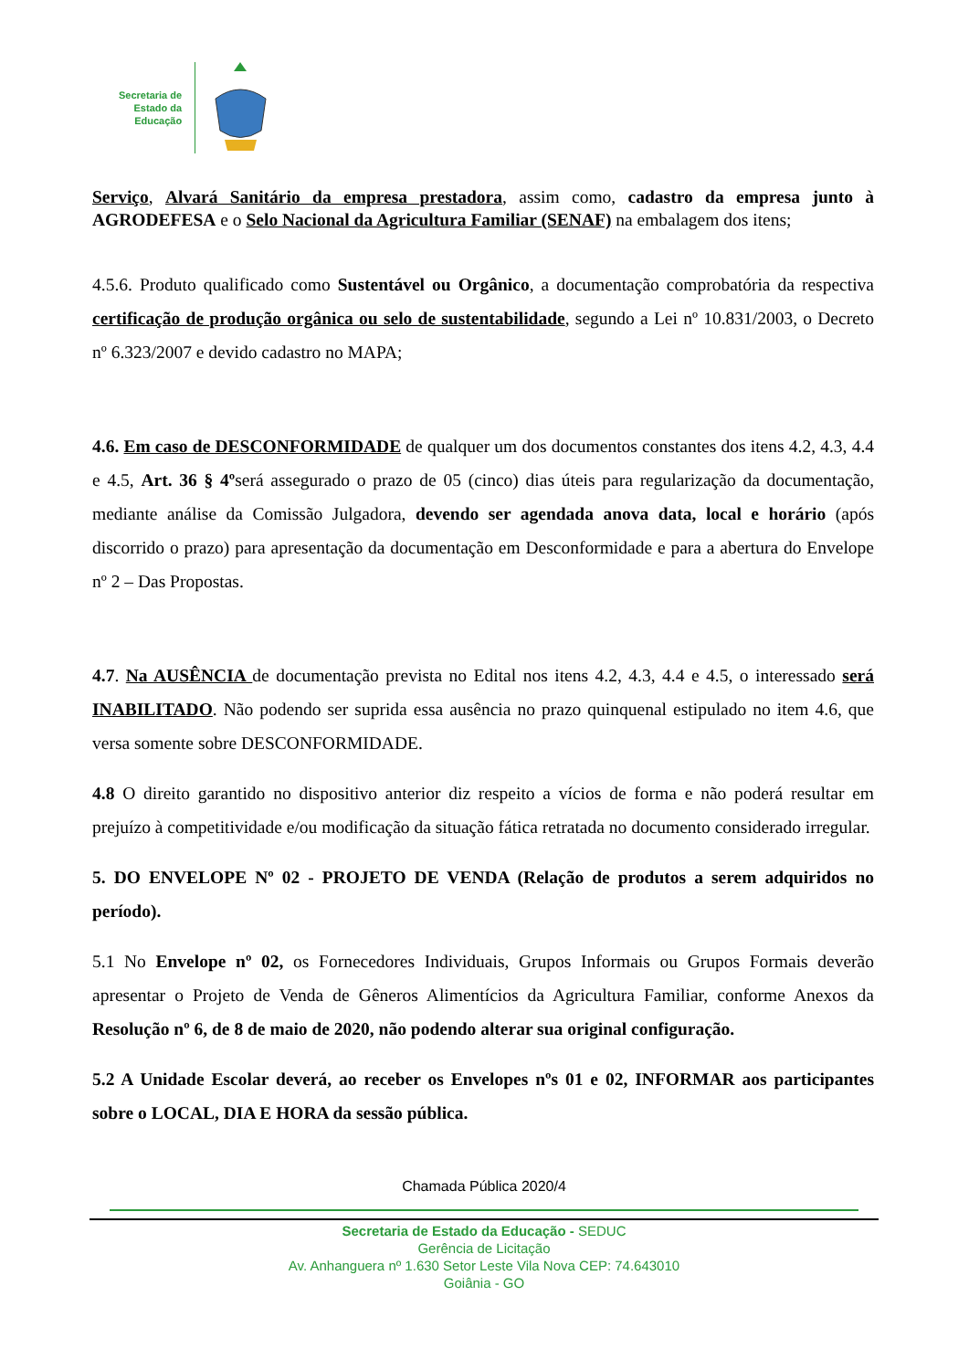Secretaria de
Estado da
Educação
Serviço, Alvará Sanitário da empresa prestadora, assim como, cadastro da empresa junto à AGRODEFESA e o Selo Nacional da Agricultura Familiar (SENAF) na embalagem dos itens;
4.5.6. Produto qualificado como Sustentável ou Orgânico, a documentação comprobatória da respectiva certificação de produção orgânica ou selo de sustentabilidade, segundo a Lei nº 10.831/2003, o Decreto nº 6.323/2007 e devido cadastro no MAPA;
4.6. Em caso de DESCONFORMIDADE de qualquer um dos documentos constantes dos itens 4.2, 4.3, 4.4 e 4.5, Art. 36 § 4ºserá assegurado o prazo de 05 (cinco) dias úteis para regularização da documentação, mediante análise da Comissão Julgadora, devendo ser agendada anova data, local e horário (após discorrido o prazo) para apresentação da documentação em Desconformidade e para a abertura do Envelope nº 2 – Das Propostas.
4.7. Na AUSÊNCIA de documentação prevista no Edital nos itens 4.2, 4.3, 4.4 e 4.5, o interessado será INABILITADO. Não podendo ser suprida essa ausência no prazo quinquenal estipulado no item 4.6, que versa somente sobre DESCONFORMIDADE.
4.8 O direito garantido no dispositivo anterior diz respeito a vícios de forma e não poderá resultar em prejuízo à competitividade e/ou modificação da situação fática retratada no documento considerado irregular.
5. DO ENVELOPE Nº 02 - PROJETO DE VENDA (Relação de produtos a serem adquiridos no período).
5.1 No Envelope nº 02, os Fornecedores Individuais, Grupos Informais ou Grupos Formais deverão apresentar o Projeto de Venda de Gêneros Alimentícios da Agricultura Familiar, conforme Anexos da Resolução nº 6, de 8 de maio de 2020, não podendo alterar sua original configuração.
5.2 A Unidade Escolar deverá, ao receber os Envelopes nºs 01 e 02, INFORMAR aos participantes sobre o LOCAL, DIA E HORA da sessão pública.
Chamada Pública 2020/4
Secretaria de Estado da Educação - SEDUC
Gerência de Licitação
Av. Anhanguera nº 1.630 Setor Leste Vila Nova CEP: 74.643010
Goiânia - GO